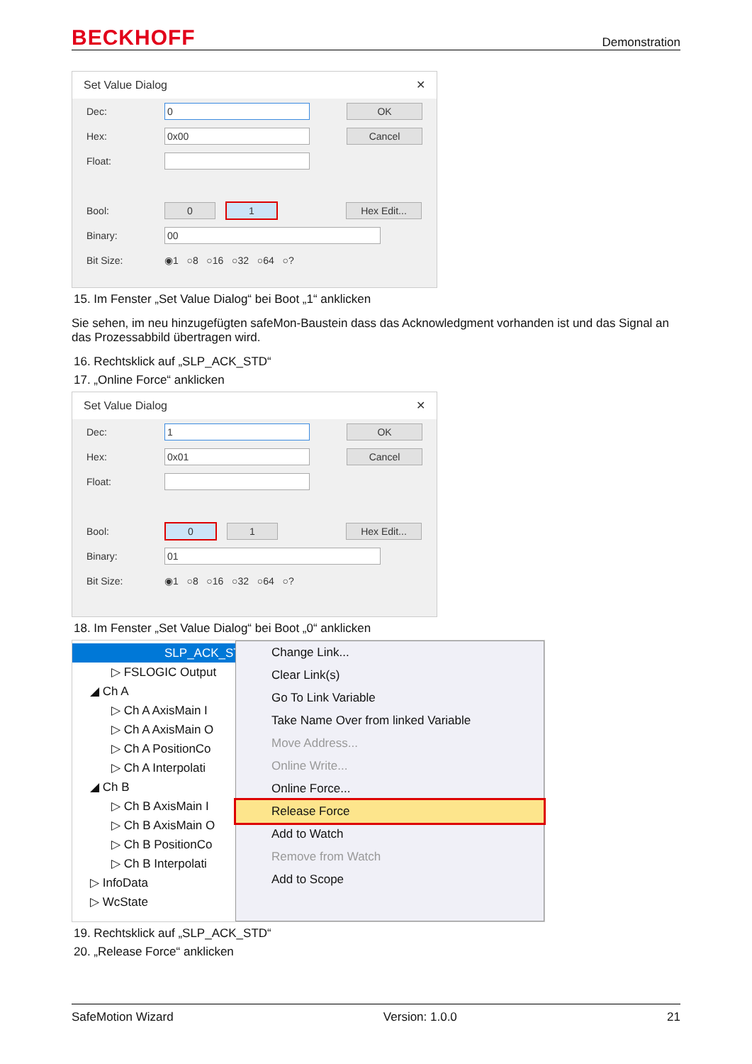BECKHOFF Demonstration
Set Value Dialog ✕
Dec: 0 OK
Hex: 0x00 Cancel
Float:
Bool: 0 1 Hex Edit...
Binary: 00
Bit Size: ◉1 ○8 ○16 ○32 ○64 ○?
15. Im Fenster „Set Value Dialog“ bei Boot „1“ anklicken
Sie sehen, im neu hinzugefügten safeMon-Baustein dass das Acknowledgment vorhanden ist und das Signal an das Prozessabbild übertragen wird.
16. Rechtsklick auf „SLP_ACK_STD“
17. „Online Force“ anklicken
Set Value Dialog ✕
Dec: 1 OK
Hex: 0x01 Cancel
Float:
Bool: 0 1 Hex Edit...
Binary: 01
Bit Size: ◉1 ○8 ○16 ○32 ○64 ○?
18. Im Fenster „Set Value Dialog“ bei Boot „0“ anklicken
SLP_ACK_ST
▷ FSLOGIC Output
◢ Ch A
▷ Ch A AxisMain I
▷ Ch A AxisMain O
▷ Ch A PositionCo
▷ Ch A Interpolati
◢ Ch B
▷ Ch B AxisMain I
▷ Ch B AxisMain O
▷ Ch B PositionCo
▷ Ch B Interpolati
▷ InfoData
▷ WcState
Change Link...
Clear Link(s)
Go To Link Variable
Take Name Over from linked Variable
Move Address...
Online Write...
Online Force...
Release Force
Add to Watch
Remove from Watch
Add to Scope
19. Rechtsklick auf „SLP_ACK_STD“
20. „Release Force“ anklicken
SafeMotion Wizard Version: 1.0.0 21